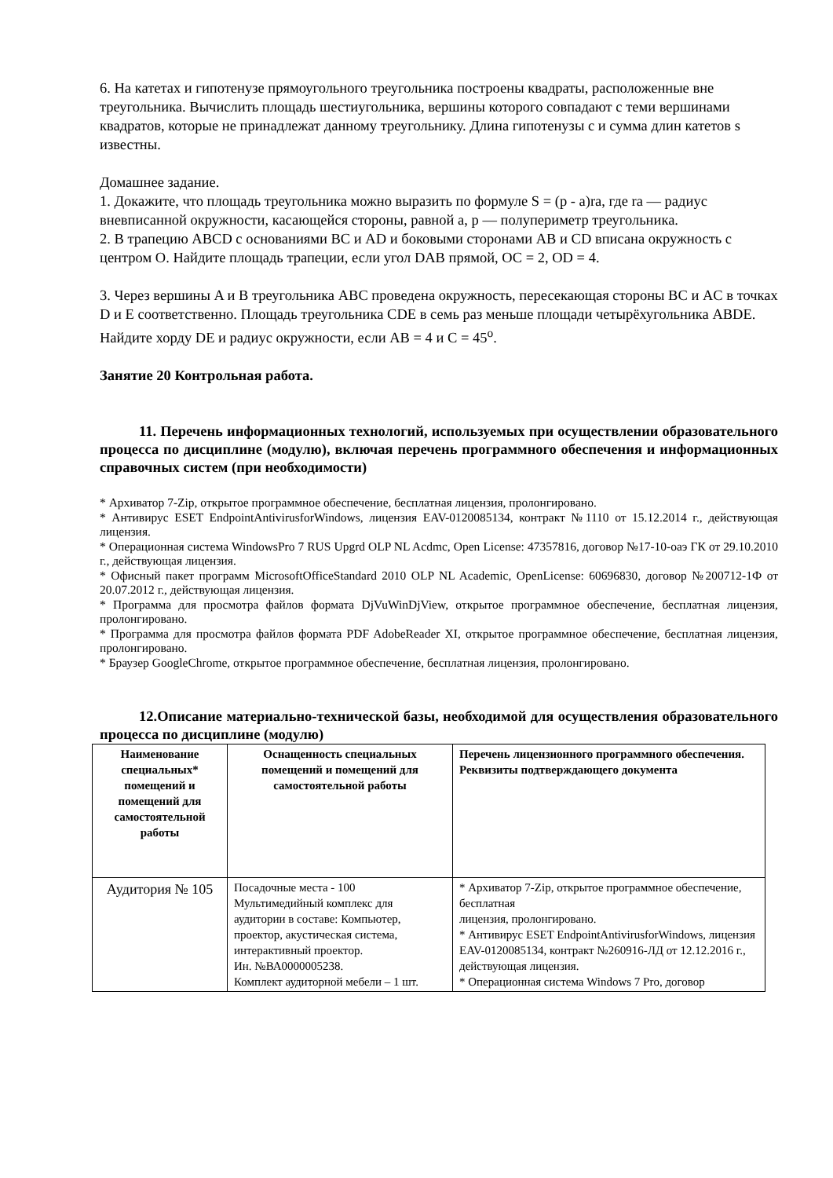6. На катетах и гипотенузе прямоугольного треугольника построены квадраты, расположенные вне треугольника. Вычислить площадь шестиугольника, вершины которого совпадают с теми вершинами квадратов, которые не принадлежат данному треугольнику. Длина гипотенузы c и сумма длин катетов s известны.
Домашнее задание.
1. Докажите, что площадь треугольника можно выразить по формуле S = (p - a)ra, где ra — радиус вневписанной окружности, касающейся стороны, равной a, p — полупериметр треугольника.
2. В трапецию ABCD с основаниями BC и AD и боковыми сторонами AB и CD вписана окружность с центром O. Найдите площадь трапеции, если угол DAB прямой, OC = 2, OD = 4.
3. Через вершины A и B треугольника ABC проведена окружность, пересекающая стороны BC и AC в точках D и E соответственно. Площадь треугольника CDE в семь раз меньше площади четырёхугольника ABDE. Найдите хорду DE и радиус окружности, если AB = 4 и C = 45<sup>o</sup>.
Занятие 20 Контрольная работа.
11. Перечень информационных технологий, используемых при осуществлении образовательного процесса по дисциплине (модулю), включая перечень программного обеспечения и информационных справочных систем (при необходимости)
* Архиватор 7-Zip, открытое программное обеспечение, бесплатная лицензия, пролонгировано.
* Антивирус ESET EndpointAntivirusforWindows, лицензия EAV-0120085134, контракт №1110 от 15.12.2014 г., действующая лицензия.
* Операционная система WindowsPro 7 RUS Upgrd OLP NL Acdmc, Open License: 47357816, договор №17-10-оаэ ГК от 29.10.2010 г., действующая лицензия.
* Офисный пакет программ MicrosoftOfficeStandard 2010 OLP NL Academic, OpenLicense: 60696830, договор №200712-1Ф от 20.07.2012 г., действующая лицензия.
* Программа для просмотра файлов формата DjVuWinDjView, открытое программное обеспечение, бесплатная лицензия, пролонгировано.
* Программа для просмотра файлов формата PDF AdobeReader XI, открытое программное обеспечение, бесплатная лицензия, пролонгировано.
* Браузер GoogleChrome, открытое программное обеспечение, бесплатная лицензия, пролонгировано.
12.Описание материально-технической базы, необходимой для осуществления образовательного процесса по дисциплине (модулю)
| Наименование специальных* помещений и помещений для самостоятельной работы | Оснащенность специальных помещений и помещений для самостоятельной работы | Перечень лицензионного программного обеспечения. Реквизиты подтверждающего документа |
| --- | --- | --- |
| Аудитория № 105 | Посадочные места - 100 Мультимедийный комплекс для аудитории в составе: Компьютер, проектор, акустическая система, интерактивный проектор. Ин. №ВА0000005238. Комплект аудиторной мебели – 1 шт. | * Архиватор 7-Zip, открытое программное обеспечение, бесплатная лицензия, пролонгировано. * Антивирус ESET EndpointAntivirusforWindows, лицензия EAV-0120085134, контракт №260916-ЛД от 12.12.2016 г., действующая лицензия. * Операционная система Windows 7 Pro, договор |